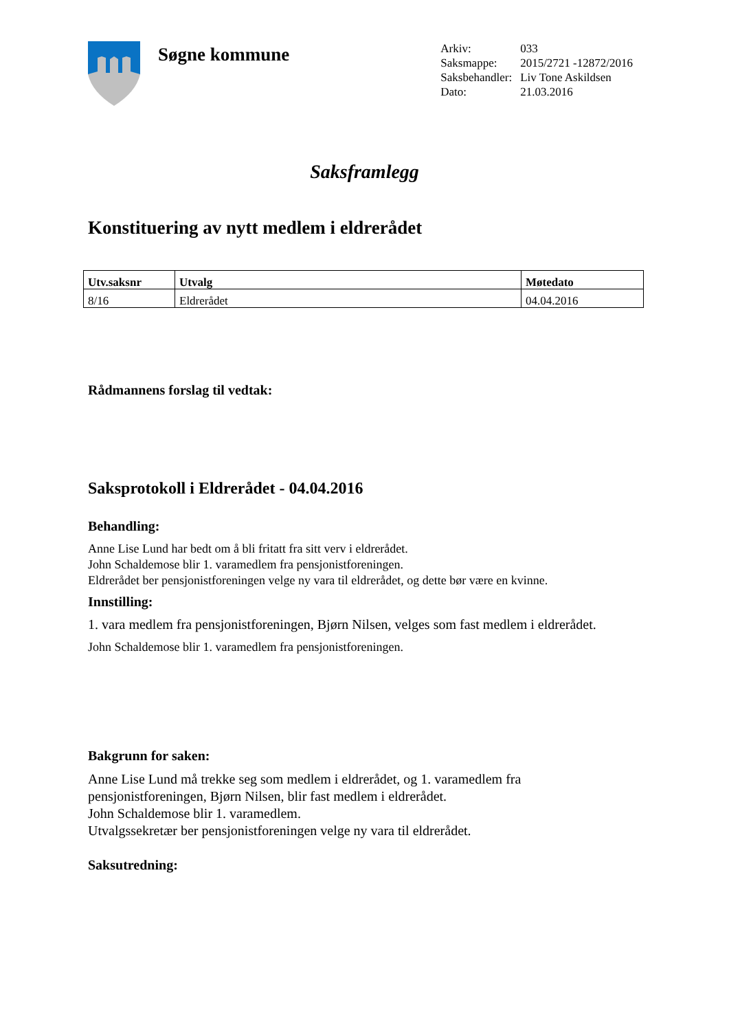Søgne kommune
| Arkiv: | 033 |
| Saksmappe: | 2015/2721 -12872/2016 |
| Saksbehandler: | Liv Tone Askildsen |
| Dato: | 21.03.2016 |
Saksframlegg
Konstituering av nytt medlem i eldrerådet
| Utv.saksnr | Utvalg | Møtedato |
| --- | --- | --- |
| 8/16 | Eldrerådet | 04.04.2016 |
Rådmannens forslag til vedtak:
Saksprotokoll i Eldrerådet - 04.04.2016
Behandling:
Anne Lise Lund har bedt om å bli fritatt fra sitt verv i eldrerådet.
John Schaldemose blir 1. varamedlem fra pensjonistforeningen.
Eldrerådet ber pensjonistforeningen velge ny vara til eldrerådet, og dette bør være en kvinne.
Innstilling:
1. vara medlem fra pensjonistforeningen, Bjørn Nilsen, velges som fast medlem i eldrerådet.
John Schaldemose blir 1. varamedlem fra pensjonistforeningen.
Bakgrunn for saken:
Anne Lise Lund må trekke seg som medlem i eldrerådet, og 1. varamedlem fra pensjonistforeningen, Bjørn Nilsen, blir fast medlem i eldrerådet.
John Schaldemose blir 1. varamedlem.
Utvalgssekretær ber pensjonistforeningen velge ny vara til eldrerådet.
Saksutredning: